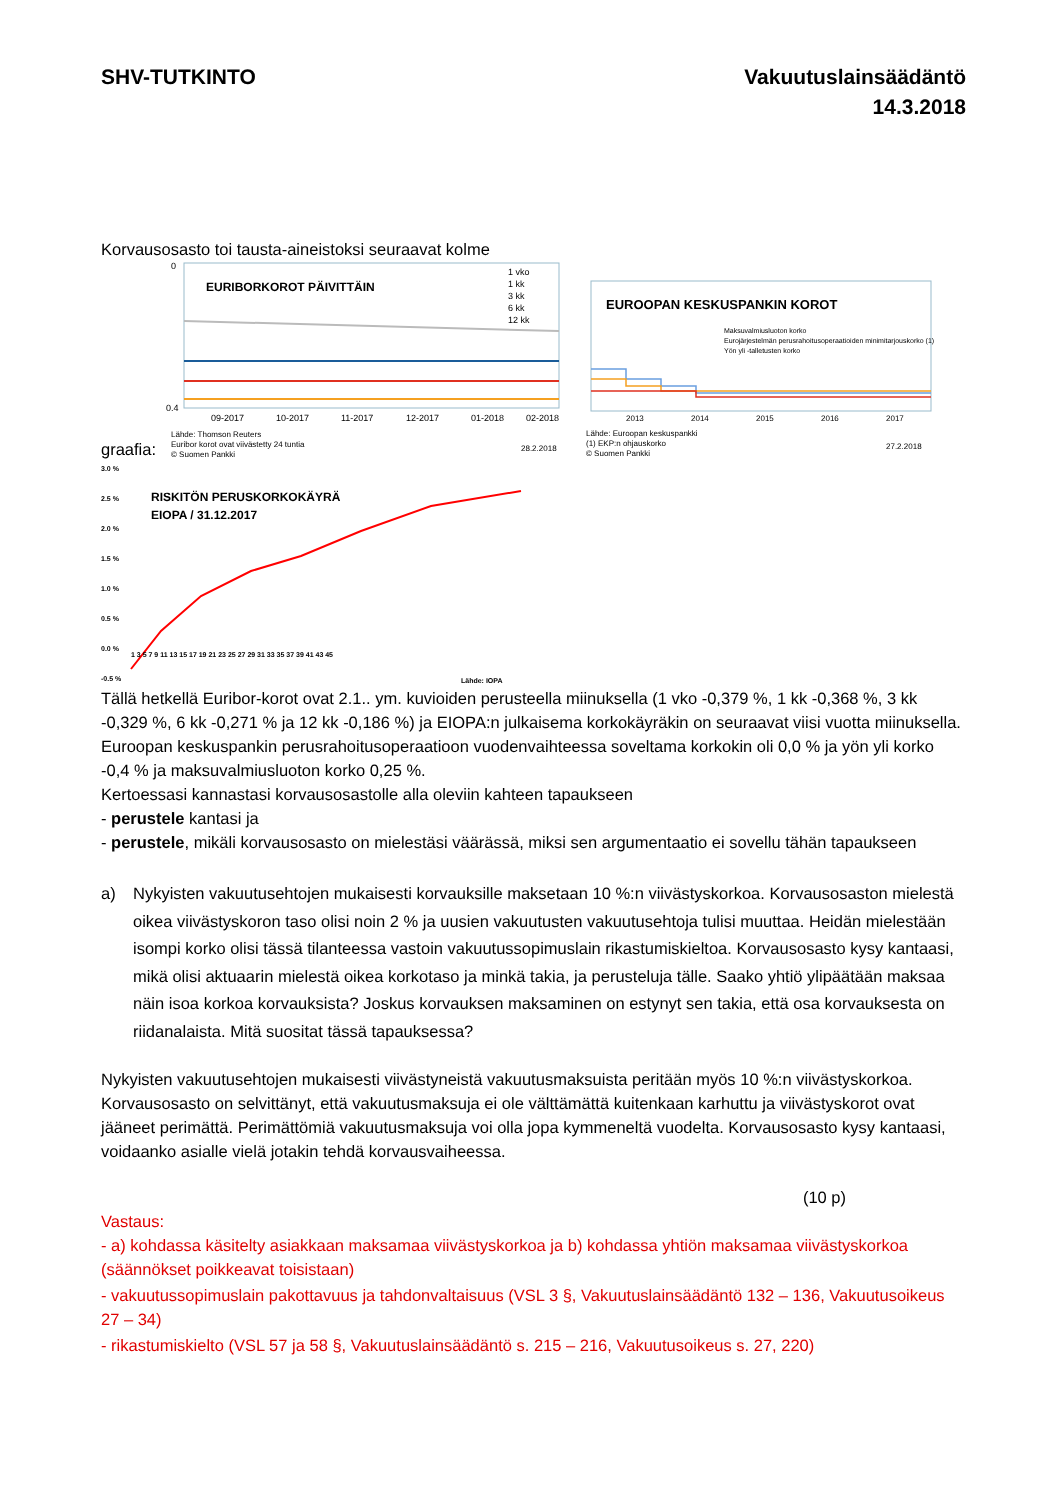SHV-TUTKINTO Vakuutuslainsäädäntö
14.3.2018
Korvausosasto toi tausta-aineistoksi seuraavat kolme
graafia:
0
0.4
EURIBORKOROT PÄIVITTÄIN
1 vko
1 kk
3 kk
6 kk
12 kk
09-2017
10-2017
11-2017
12-2017
01-2018
02-2018
Lähde: Thomson Reuters
Euribor korot ovat viivästetty 24 tuntia
© Suomen Pankki
28.2.2018
EUROOPAN KESKUSPANKIN KOROT
Maksuvalmiusluoton korko
Eurojärjestelmän perusrahoitusoperaatioiden minimitarjouskorko (1)
Yön yli -talletusten korko
2013
2014
2015
2016
2017
Lähde: Euroopan keskuspankki
(1) EKP:n ohjauskorko
© Suomen Pankki
27.2.2018
3.0 %
2.5 %
2.0 %
1.5 %
1.0 %
0.5 %
0.0 %
-0.5 %
RISKITÖN PERUSKORKOKÄYRÄ
EIOPA / 31.12.2017
1 3 5 7 9 11 13 15 17 19 21 23 25 27 29 31 33 35 37 39 41 43 45
Lähde: IOPA
Tällä hetkellä Euribor-korot ovat 2.1.. ym. kuvioiden perusteella miinuksella (1 vko -0,379 %, 1 kk -0,368 %, 3 kk -0,329 %, 6 kk -0,271 % ja 12 kk -0,186 %) ja EIOPA:n julkaisema korkokäyräkin on seuraavat viisi vuotta miinuksella. Euroopan keskuspankin perusrahoitusoperaatioon vuodenvaihteessa soveltama korkokin oli 0,0 % ja yön yli korko -0,4 % ja maksuvalmiusluoton korko 0,25 %.
Kertoessasi kannastasi korvausosastolle alla oleviin kahteen tapaukseen
- perustele kantasi ja
- perustele, mikäli korvausosasto on mielestäsi väärässä, miksi sen argumentaatio ei sovellu tähän tapaukseen
a) Nykyisten vakuutusehtojen mukaisesti korvauksille maksetaan 10 %:n viivästyskorkoa. Korvausosaston mielestä oikea viivästyskoron taso olisi noin 2 % ja uusien vakuutusten vakuutusehtoja tulisi muuttaa. Heidän mielestään isompi korko olisi tässä tilanteessa vastoin vakuutussopimuslain rikastumiskieltoa. Korvausosasto kysy kantaasi, mikä olisi aktuaarin mielestä oikea korkotaso ja minkä takia, ja perusteluja tälle. Saako yhtiö ylipäätään maksaa näin isoa korkoa korvauksista? Joskus korvauksen maksaminen on estynyt sen takia, että osa korvauksesta on riidanalaista. Mitä suositat tässä tapauksessa?
Nykyisten vakuutusehtojen mukaisesti viivästyneistä vakuutusmaksuista peritään myös 10 %:n viivästyskorkoa. Korvausosasto on selvittänyt, että vakuutusmaksuja ei ole välttämättä kuitenkaan karhuttu ja viivästyskorot ovat jääneet perimättä. Perimättömiä vakuutusmaksuja voi olla jopa kymmeneltä vuodelta. Korvausosasto kysy kantaasi, voidaanko asialle vielä jotakin tehdä korvausvaiheessa.
(10 p)
Vastaus:
- a) kohdassa käsitelty asiakkaan maksamaa viivästyskorkoa ja b) kohdassa yhtiön maksamaa viivästyskorkoa (säännökset poikkeavat toisistaan)
- vakuutussopimuslain pakottavuus ja tahdonvaltaisuus (VSL 3 §, Vakuutuslainsäädäntö 132 – 136, Vakuutusoikeus 27 – 34)
- rikastumiskielto (VSL 57 ja 58 §, Vakuutuslainsäädäntö s. 215 – 216, Vakuutusoikeus s. 27, 220)